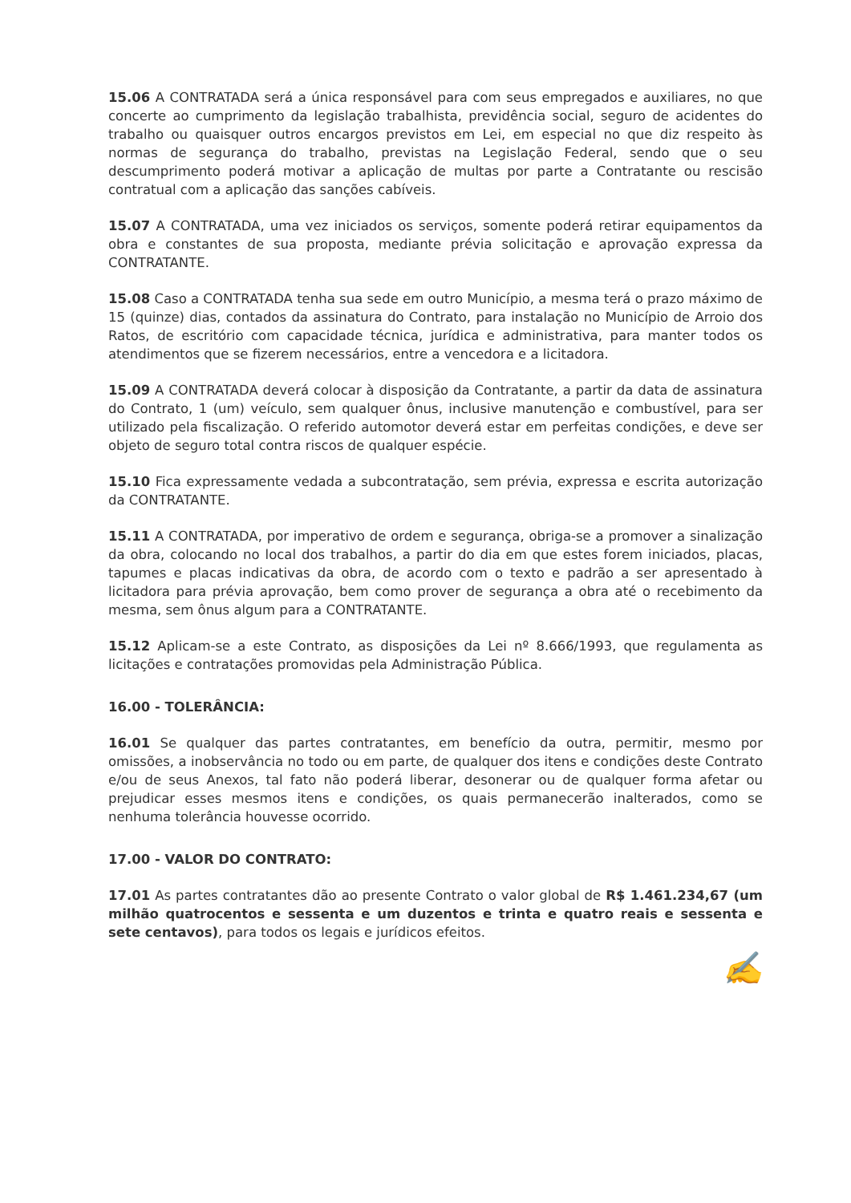15.06 A CONTRATADA será a única responsável para com seus empregados e auxiliares, no que concerte ao cumprimento da legislação trabalhista, previdência social, seguro de acidentes do trabalho ou quaisquer outros encargos previstos em Lei, em especial no que diz respeito às normas de segurança do trabalho, previstas na Legislação Federal, sendo que o seu descumprimento poderá motivar a aplicação de multas por parte a Contratante ou rescisão contratual com a aplicação das sanções cabíveis.
15.07 A CONTRATADA, uma vez iniciados os serviços, somente poderá retirar equipamentos da obra e constantes de sua proposta, mediante prévia solicitação e aprovação expressa da CONTRATANTE.
15.08 Caso a CONTRATADA tenha sua sede em outro Município, a mesma terá o prazo máximo de 15 (quinze) dias, contados da assinatura do Contrato, para instalação no Município de Arroio dos Ratos, de escritório com capacidade técnica, jurídica e administrativa, para manter todos os atendimentos que se fizerem necessários, entre a vencedora e a licitadora.
15.09 A CONTRATADA deverá colocar à disposição da Contratante, a partir da data de assinatura do Contrato, 1 (um) veículo, sem qualquer ônus, inclusive manutenção e combustível, para ser utilizado pela fiscalização. O referido automotor deverá estar em perfeitas condições, e deve ser objeto de seguro total contra riscos de qualquer espécie.
15.10 Fica expressamente vedada a subcontratação, sem prévia, expressa e escrita autorização da CONTRATANTE.
15.11 A CONTRATADA, por imperativo de ordem e segurança, obriga-se a promover a sinalização da obra, colocando no local dos trabalhos, a partir do dia em que estes forem iniciados, placas, tapumes e placas indicativas da obra, de acordo com o texto e padrão a ser apresentado à licitadora para prévia aprovação, bem como prover de segurança a obra até o recebimento da mesma, sem ônus algum para a CONTRATANTE.
15.12 Aplicam-se a este Contrato, as disposições da Lei nº 8.666/1993, que regulamenta as licitações e contratações promovidas pela Administração Pública.
16.00 - TOLERÂNCIA:
16.01 Se qualquer das partes contratantes, em benefício da outra, permitir, mesmo por omissões, a inobservância no todo ou em parte, de qualquer dos itens e condições deste Contrato e/ou de seus Anexos, tal fato não poderá liberar, desonerar ou de qualquer forma afetar ou prejudicar esses mesmos itens e condições, os quais permanecerão inalterados, como se nenhuma tolerância houvesse ocorrido.
17.00 - VALOR DO CONTRATO:
17.01 As partes contratantes dão ao presente Contrato o valor global de R$ 1.461.234,67 (um milhão quatrocentos e sessenta e um duzentos e trinta e quatro reais e sessenta e sete centavos), para todos os legais e jurídicos efeitos.
✍